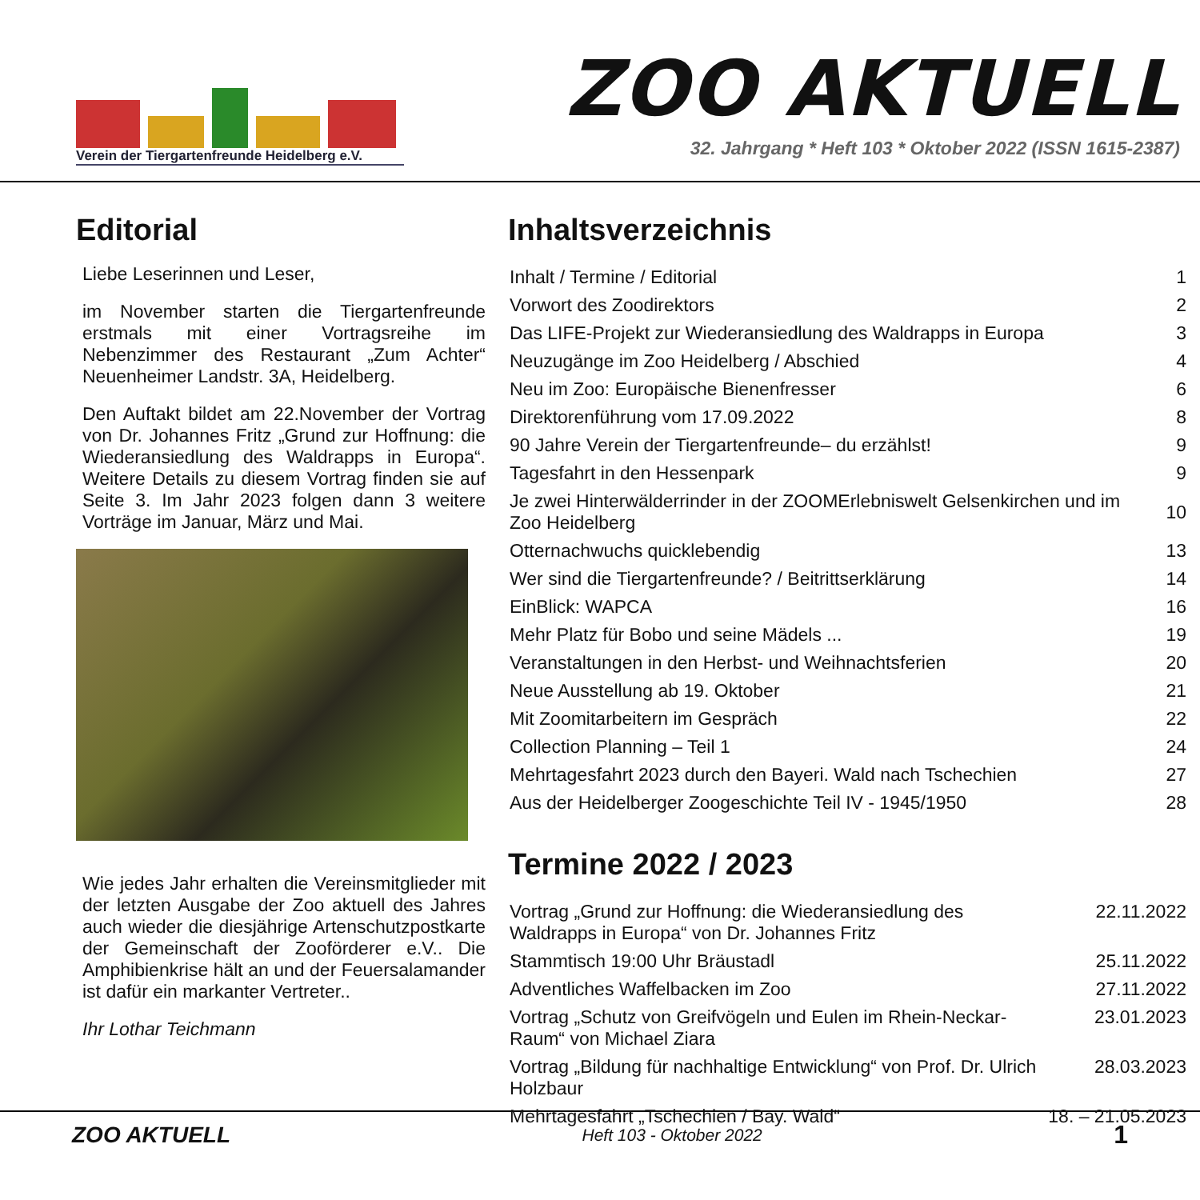Verein der Tiergartenfreunde Heidelberg e.V.
ZOO AKTUELL
32. Jahrgang * Heft 103 * Oktober 2022 (ISSN 1615-2387)
Editorial
Liebe Leserinnen und Leser,
im November starten die Tiergartenfreunde erstmals mit einer Vortragsreihe im Nebenzimmer des Restaurant „Zum Achter“ Neuenheimer Landstr. 3A, Heidelberg.
Den Auftakt bildet am 22.November der Vortrag von Dr. Johannes Fritz „Grund zur Hoffnung: die Wiederansiedlung des Waldrapps in Europa“. Weitere Details zu diesem Vortrag finden sie auf Seite 3. Im Jahr 2023 folgen dann 3 weitere Vorträge im Januar, März und Mai.
Wie jedes Jahr erhalten die Vereinsmitglieder mit der letzten Ausgabe der Zoo aktuell des Jahres auch wieder die diesjährige Artenschutzpostkarte der Gemeinschaft der Zooförderer e.V.. Die Amphibienkrise hält an und der Feuersalamander ist dafür ein markanter Vertreter..
Ihr Lothar Teichmann
Inhaltsverzeichnis
| Inhalt / Termine / Editorial | 1 |
| Vorwort des Zoodirektors | 2 |
| Das LIFE-Projekt zur Wiederansiedlung des Waldrapps in Europa | 3 |
| Neuzugänge im Zoo Heidelberg / Abschied | 4 |
| Neu im Zoo: Europäische Bienenfresser | 6 |
| Direktorenführung vom 17.09.2022 | 8 |
| 90 Jahre Verein der Tiergartenfreunde– du erzählst! | 9 |
| Tagesfahrt in den Hessenpark | 9 |
| Je zwei Hinterwälderrinder in der ZOOMErlebniswelt Gelsenkirchen und im Zoo Heidelberg | 10 |
| Otternachwuchs quicklebendig | 13 |
| Wer sind die Tiergartenfreunde? / Beitrittserklärung | 14 |
| EinBlick: WAPCA | 16 |
| Mehr Platz für Bobo und seine Mädels ... | 19 |
| Veranstaltungen in den Herbst- und Weihnachtsferien | 20 |
| Neue Ausstellung ab 19. Oktober | 21 |
| Mit Zoomitarbeitern im Gespräch | 22 |
| Collection Planning – Teil 1 | 24 |
| Mehrtagesfahrt 2023 durch den Bayeri. Wald nach Tschechien | 27 |
| Aus der Heidelberger Zoogeschichte Teil IV - 1945/1950 | 28 |
Termine 2022 / 2023
| Vortrag „Grund zur Hoffnung: die Wiederansiedlung des Waldrapps in Europa“ von Dr. Johannes Fritz | 22.11.2022 |
| Stammtisch 19:00 Uhr Bräustadl | 25.11.2022 |
| Adventliches Waffelbacken im Zoo | 27.11.2022 |
| Vortrag „Schutz von Greifvögeln und Eulen im Rhein-Neckar-Raum“ von Michael Ziara | 23.01.2023 |
| Vortrag „Bildung für nachhaltige Entwicklung“ von Prof. Dr. Ulrich Holzbaur | 28.03.2023 |
| Mehrtagesfahrt „Tschechien / Bay. Wald“ | 18. – 21.05.2023 |
ZOO AKTUELL Heft 103 - Oktober 2022 1